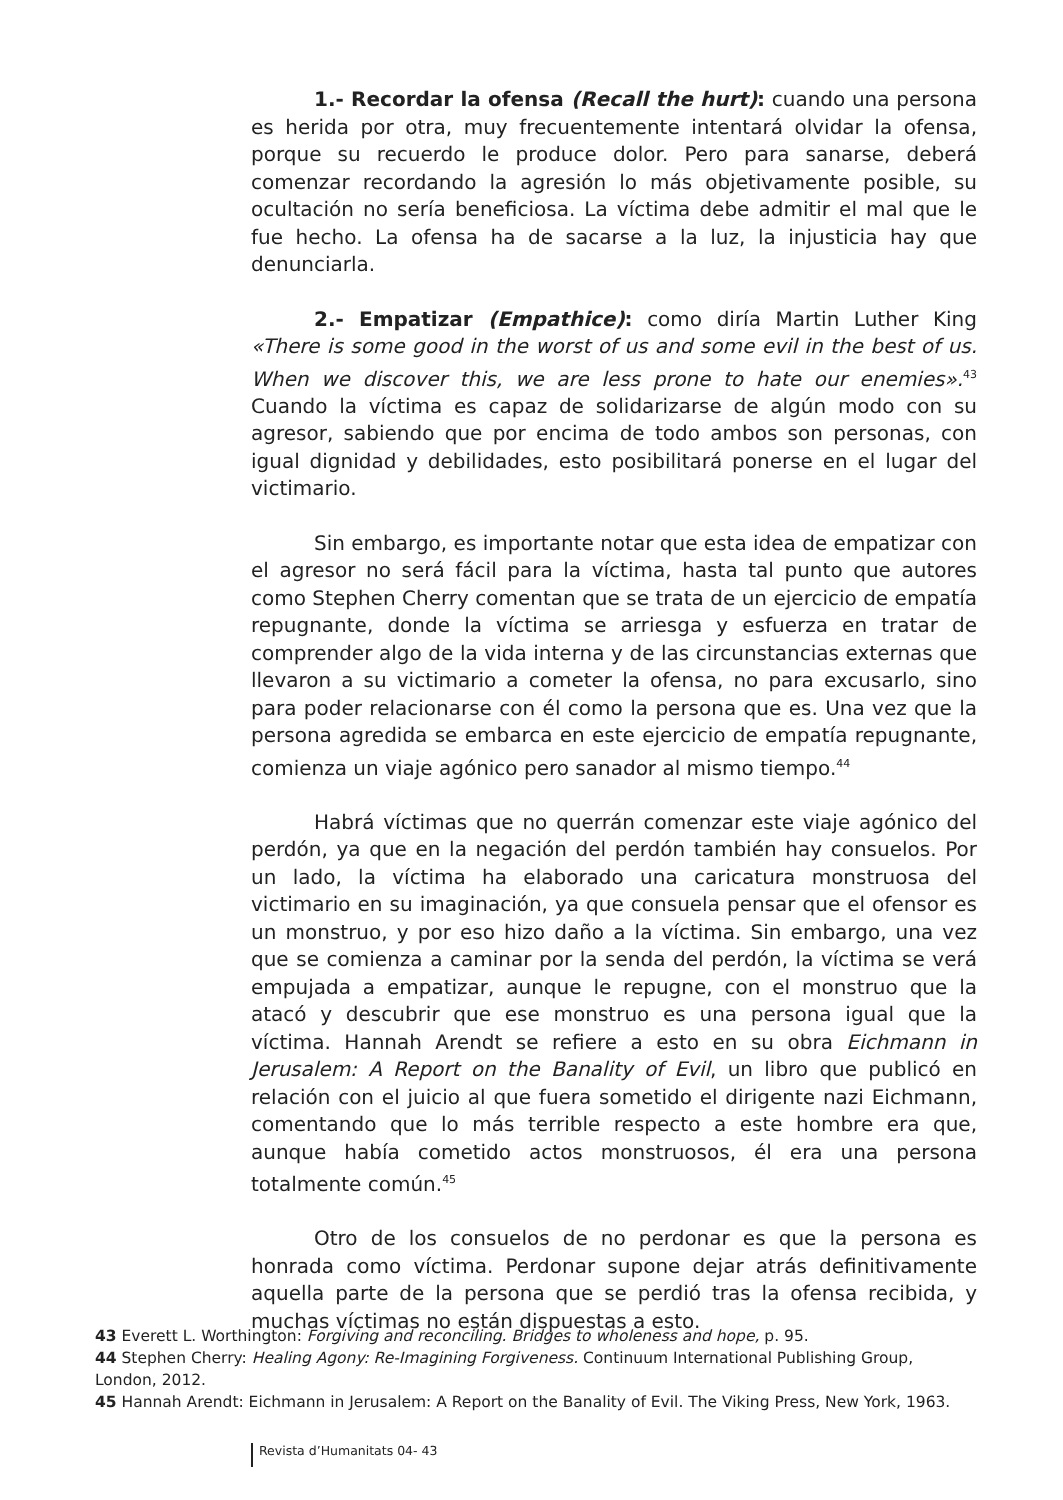1.- Recordar la ofensa (Recall the hurt): cuando una persona es herida por otra, muy frecuentemente intentará olvidar la ofensa, porque su recuerdo le produce dolor. Pero para sanarse, deberá comenzar recordando la agresión lo más objetivamente posible, su ocultación no sería beneficiosa. La víctima debe admitir el mal que le fue hecho. La ofensa ha de sacarse a la luz, la injusticia hay que denunciarla.
2.- Empatizar (Empathice): como diría Martin Luther King «There is some good in the worst of us and some evil in the best of us. When we discover this, we are less prone to hate our enemies».<sup>43</sup> Cuando la víctima es capaz de solidarizarse de algún modo con su agresor, sabiendo que por encima de todo ambos son personas, con igual dignidad y debilidades, esto posibilitará ponerse en el lugar del victimario.
Sin embargo, es importante notar que esta idea de empatizar con el agresor no será fácil para la víctima, hasta tal punto que autores como Stephen Cherry comentan que se trata de un ejercicio de empatía repugnante, donde la víctima se arriesga y esfuerza en tratar de comprender algo de la vida interna y de las circunstancias externas que llevaron a su victimario a cometer la ofensa, no para excusarlo, sino para poder relacionarse con él como la persona que es. Una vez que la persona agredida se embarca en este ejercicio de empatía repugnante, comienza un viaje agónico pero sanador al mismo tiempo.<sup>44</sup>
Habrá víctimas que no querrán comenzar este viaje agónico del perdón, ya que en la negación del perdón también hay consuelos. Por un lado, la víctima ha elaborado una caricatura monstruosa del victimario en su imaginación, ya que consuela pensar que el ofensor es un monstruo, y por eso hizo daño a la víctima. Sin embargo, una vez que se comienza a caminar por la senda del perdón, la víctima se verá empujada a empatizar, aunque le repugne, con el monstruo que la atacó y descubrir que ese monstruo es una persona igual que la víctima. Hannah Arendt se refiere a esto en su obra Eichmann in Jerusalem: A Report on the Banality of Evil, un libro que publicó en relación con el juicio al que fuera sometido el dirigente nazi Eichmann, comentando que lo más terrible respecto a este hombre era que, aunque había cometido actos monstruosos, él era una persona totalmente común.<sup>45</sup>
Otro de los consuelos de no perdonar es que la persona es honrada como víctima. Perdonar supone dejar atrás definitivamente aquella parte de la persona que se perdió tras la ofensa recibida, y muchas víctimas no están dispuestas a esto.
43 Everett L. Worthington: Forgiving and reconciling. Bridges to wholeness and hope, p. 95.
44 Stephen Cherry: Healing Agony: Re-Imagining Forgiveness. Continuum International Publishing Group, London, 2012.
45 Hannah Arendt: Eichmann in Jerusalem: A Report on the Banality of Evil. The Viking Press, New York, 1963.
Revista d’Humanitats 04- 43